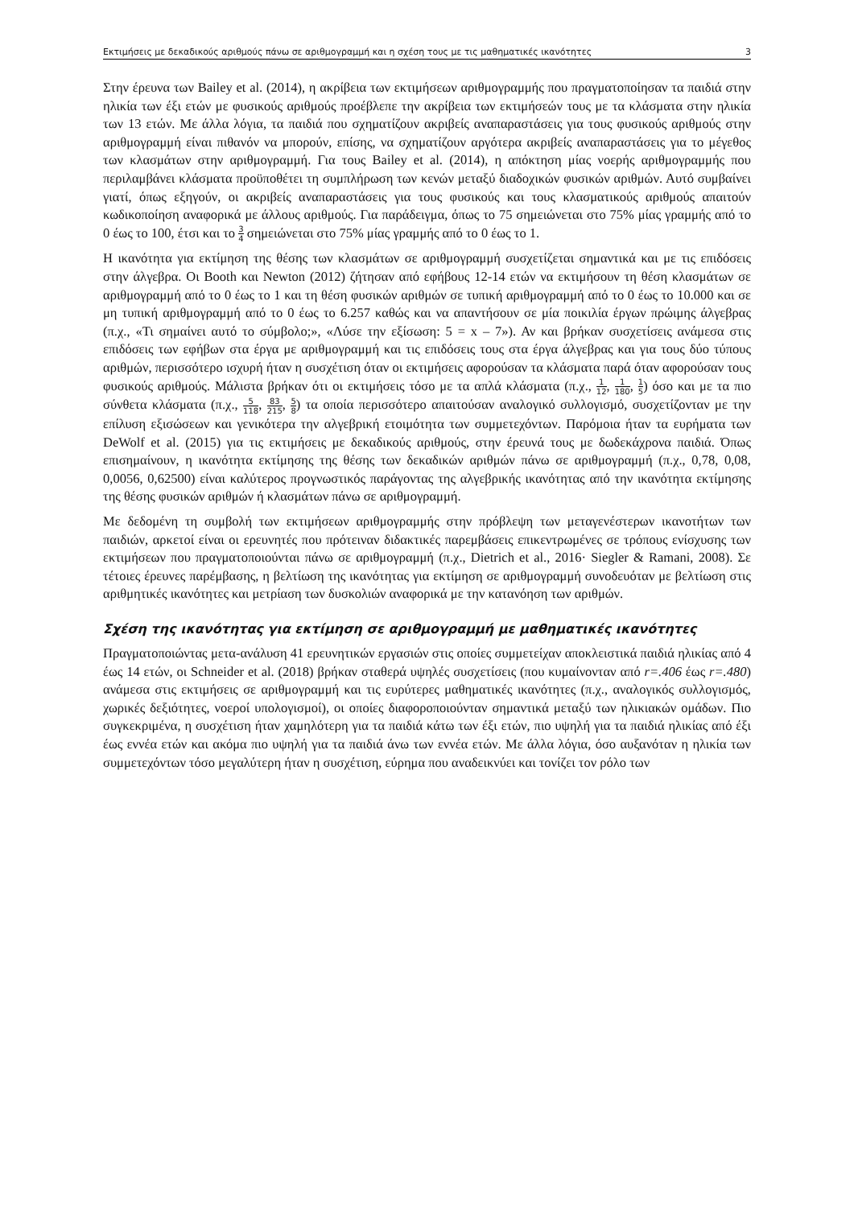Εκτιμήσεις με δεκαδικούς αριθμούς πάνω σε αριθμογραμμή και η σχέση τους με τις μαθηματικές ικανότητες 3
Στην έρευνα των Bailey et al. (2014), η ακρίβεια των εκτιμήσεων αριθμογραμμής που πραγματοποίησαν τα παιδιά στην ηλικία των έξι ετών με φυσικούς αριθμούς προέβλεπε την ακρίβεια των εκτιμήσεών τους με τα κλάσματα στην ηλικία των 13 ετών. Με άλλα λόγια, τα παιδιά που σχηματίζουν ακριβείς αναπαραστάσεις για τους φυσικούς αριθμούς στην αριθμογραμμή είναι πιθανόν να μπορούν, επίσης, να σχηματίζουν αργότερα ακριβείς αναπαραστάσεις για το μέγεθος των κλασμάτων στην αριθμογραμμή. Για τους Bailey et al. (2014), η απόκτηση μίας νοερής αριθμογραμμής που περιλαμβάνει κλάσματα προϋποθέτει τη συμπλήρωση των κενών μεταξύ διαδοχικών φυσικών αριθμών. Αυτό συμβαίνει γιατί, όπως εξηγούν, οι ακριβείς αναπαραστάσεις για τους φυσικούς και τους κλασματικούς αριθμούς απαιτούν κωδικοποίηση αναφορικά με άλλους αριθμούς. Για παράδειγμα, όπως το 75 σημειώνεται στο 75% μίας γραμμής από το 0 έως το 100, έτσι και το 3 4 σημειώνεται στο 75% μίας γραμμής από το 0 έως το 1.
Η ικανότητα για εκτίμηση της θέσης των κλασμάτων σε αριθμογραμμή συσχετίζεται σημαντικά και με τις επιδόσεις στην άλγεβρα. Οι Booth και Newton (2012) ζήτησαν από εφήβους 12-14 ετών να εκτιμήσουν τη θέση κλασμάτων σε αριθμογραμμή από το 0 έως το 1 και τη θέση φυσικών αριθμών σε τυπική αριθμογραμμή από το 0 έως το 10.000 και σε μη τυπική αριθμογραμμή από το 0 έως το 6.257 καθώς και να απαντήσουν σε μία ποικιλία έργων πρώιμης άλγεβρας (π.χ., «Τι σημαίνει αυτό το σύμβολο;», «Λύσε την εξίσωση: 5 = x – 7»). Αν και βρήκαν συσχετίσεις ανάμεσα στις επιδόσεις των εφήβων στα έργα με αριθμογραμμή και τις επιδόσεις τους στα έργα άλγεβρας και για τους δύο τύπους αριθμών, περισσότερο ισχυρή ήταν η συσχέτιση όταν οι εκτιμήσεις αφορούσαν τα κλάσματα παρά όταν αφορούσαν τους φυσικούς αριθμούς. Μάλιστα βρήκαν ότι οι εκτιμήσεις τόσο με τα απλά κλάσματα (π.χ., 1 12, 1 180, 1 5) όσο και με τα πιο σύνθετα κλάσματα (π.χ., 5 118, 83 215, 5 8) τα οποία περισσότερο απαιτούσαν αναλογικό συλλογισμό, συσχετίζονταν με την επίλυση εξισώσεων και γενικότερα την αλγεβρική ετοιμότητα των συμμετεχόντων. Παρόμοια ήταν τα ευρήματα των DeWolf et al. (2015) για τις εκτιμήσεις με δεκαδικούς αριθμούς, στην έρευνά τους με δωδεκάχρονα παιδιά. Όπως επισημαίνουν, η ικανότητα εκτίμησης της θέσης των δεκαδικών αριθμών πάνω σε αριθμογραμμή (π.χ., 0,78, 0,08, 0,0056, 0,62500) είναι καλύτερος προγνωστικός παράγοντας της αλγεβρικής ικανότητας από την ικανότητα εκτίμησης της θέσης φυσικών αριθμών ή κλασμάτων πάνω σε αριθμογραμμή.
Με δεδομένη τη συμβολή των εκτιμήσεων αριθμογραμμής στην πρόβλεψη των μεταγενέστερων ικανοτήτων των παιδιών, αρκετοί είναι οι ερευνητές που πρότειναν διδακτικές παρεμβάσεις επικεντρωμένες σε τρόπους ενίσχυσης των εκτιμήσεων που πραγματοποιούνται πάνω σε αριθμογραμμή (π.χ., Dietrich et al., 2016· Siegler & Ramani, 2008). Σε τέτοιες έρευνες παρέμβασης, η βελτίωση της ικανότητας για εκτίμηση σε αριθμογραμμή συνοδευόταν με βελτίωση στις αριθμητικές ικανότητες και μετρίαση των δυσκολιών αναφορικά με την κατανόηση των αριθμών.
Σχέση της ικανότητας για εκτίμηση σε αριθμογραμμή με μαθηματικές ικανότητες
Πραγματοποιώντας μετα-ανάλυση 41 ερευνητικών εργασιών στις οποίες συμμετείχαν αποκλειστικά παιδιά ηλικίας από 4 έως 14 ετών, οι Schneider et al. (2018) βρήκαν σταθερά υψηλές συσχετίσεις (που κυμαίνονταν από r=.406 έως r=.480) ανάμεσα στις εκτιμήσεις σε αριθμογραμμή και τις ευρύτερες μαθηματικές ικανότητες (π.χ., αναλογικός συλλογισμός, χωρικές δεξιότητες, νοεροί υπολογισμοί), οι οποίες διαφοροποιούνταν σημαντικά μεταξύ των ηλικιακών ομάδων. Πιο συγκεκριμένα, η συσχέτιση ήταν χαμηλότερη για τα παιδιά κάτω των έξι ετών, πιο υψηλή για τα παιδιά ηλικίας από έξι έως εννέα ετών και ακόμα πιο υψηλή για τα παιδιά άνω των εννέα ετών. Με άλλα λόγια, όσο αυξανόταν η ηλικία των συμμετεχόντων τόσο μεγαλύτερη ήταν η συσχέτιση, εύρημα που αναδεικνύει και τονίζει τον ρόλο των